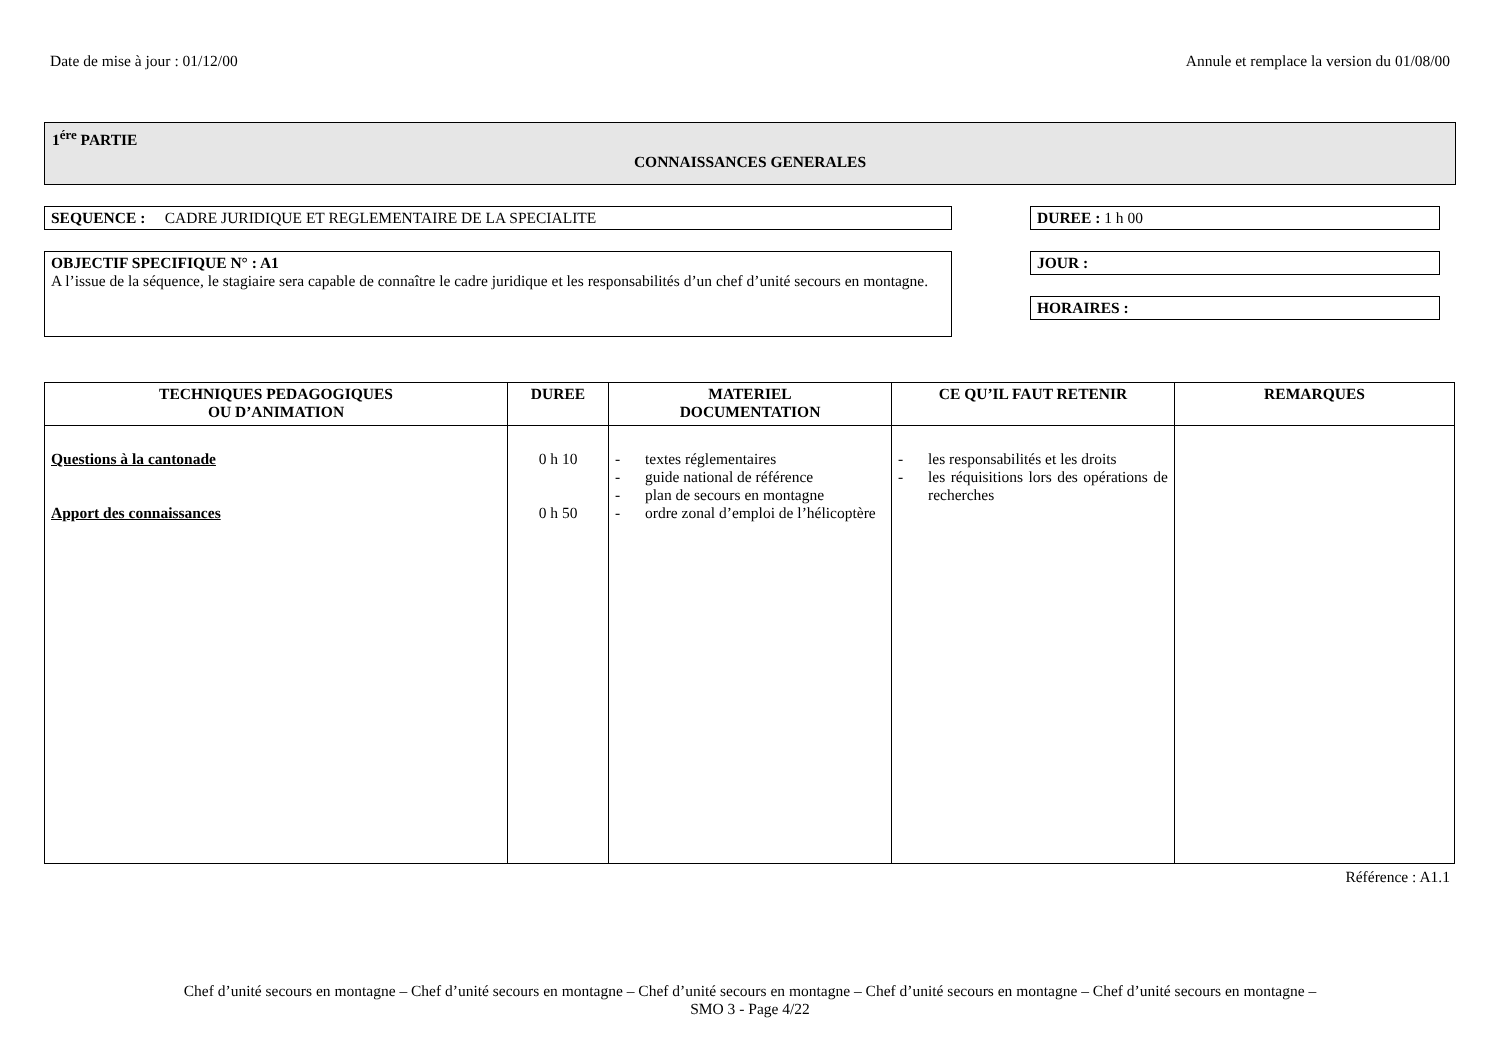Date de mise à jour : 01/12/00 Annule et remplace la version du 01/08/00
1<sup>ére</sup> PARTIE
CONNAISSANCES GENERALES
SEQUENCE : CADRE JURIDIQUE ET REGLEMENTAIRE DE LA SPECIALITE
OBJECTIF SPECIFIQUE N° : A1
A l’issue de la séquence, le stagiaire sera capable de connaître le cadre juridique et les responsabilités d’un chef d’unité secours en montagne.
DUREE : 1 h 00
JOUR :
HORAIRES :
| TECHNIQUES PEDAGOGIQUES OU D’ANIMATION | DUREE | MATERIEL DOCUMENTATION | CE QU’IL FAUT RETENIR | REMARQUES |
| --- | --- | --- | --- | --- |
| Questions à la cantonade Apport des connaissances | 0 h 10 0 h 50 | - textes réglementaires - guide national de référence - plan de secours en montagne - ordre zonal d’emploi de l’hélicoptère | - les responsabilités et les droits - les réquisitions lors des opérations de recherches | |
Référence : A1.1
Chef d’unité secours en montagne – Chef d’unité secours en montagne – Chef d’unité secours en montagne – Chef d’unité secours en montagne – Chef d’unité secours en montagne –
SMO 3 - Page 4/22